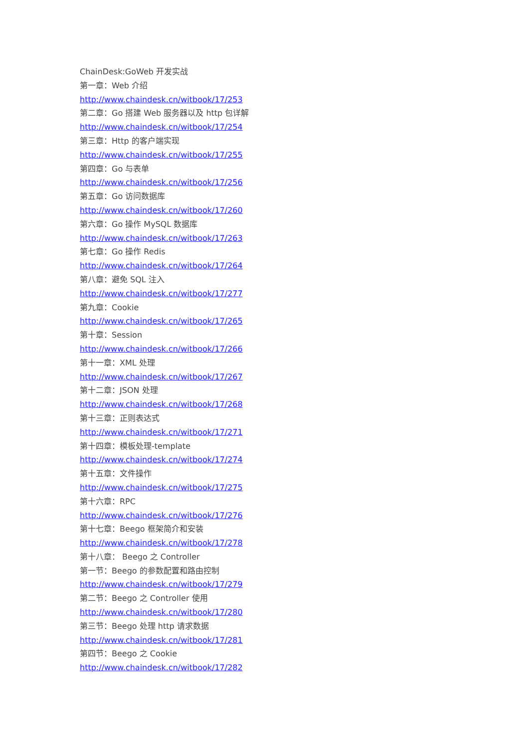ChainDesk:GoWeb 开发实战
第一章：Web 介绍
http://www.chaindesk.cn/witbook/17/253
第二章：Go 搭建 Web 服务器以及 http 包详解
http://www.chaindesk.cn/witbook/17/254
第三章：Http 的客户端实现
http://www.chaindesk.cn/witbook/17/255
第四章：Go 与表单
http://www.chaindesk.cn/witbook/17/256
第五章：Go 访问数据库
http://www.chaindesk.cn/witbook/17/260
第六章：Go 操作 MySQL 数据库
http://www.chaindesk.cn/witbook/17/263
第七章：Go 操作 Redis
http://www.chaindesk.cn/witbook/17/264
第八章：避免 SQL 注入
http://www.chaindesk.cn/witbook/17/277
第九章：Cookie
http://www.chaindesk.cn/witbook/17/265
第十章：Session
http://www.chaindesk.cn/witbook/17/266
第十一章：XML 处理
http://www.chaindesk.cn/witbook/17/267
第十二章：JSON 处理
http://www.chaindesk.cn/witbook/17/268
第十三章：正则表达式
http://www.chaindesk.cn/witbook/17/271
第十四章：模板处理-template
http://www.chaindesk.cn/witbook/17/274
第十五章：文件操作
http://www.chaindesk.cn/witbook/17/275
第十六章：RPC
http://www.chaindesk.cn/witbook/17/276
第十七章：Beego 框架简介和安装
http://www.chaindesk.cn/witbook/17/278
第十八章： Beego 之 Controller
第一节：Beego 的参数配置和路由控制
http://www.chaindesk.cn/witbook/17/279
第二节：Beego 之 Controller 使用
http://www.chaindesk.cn/witbook/17/280
第三节：Beego 处理 http 请求数据
http://www.chaindesk.cn/witbook/17/281
第四节：Beego 之 Cookie
http://www.chaindesk.cn/witbook/17/282